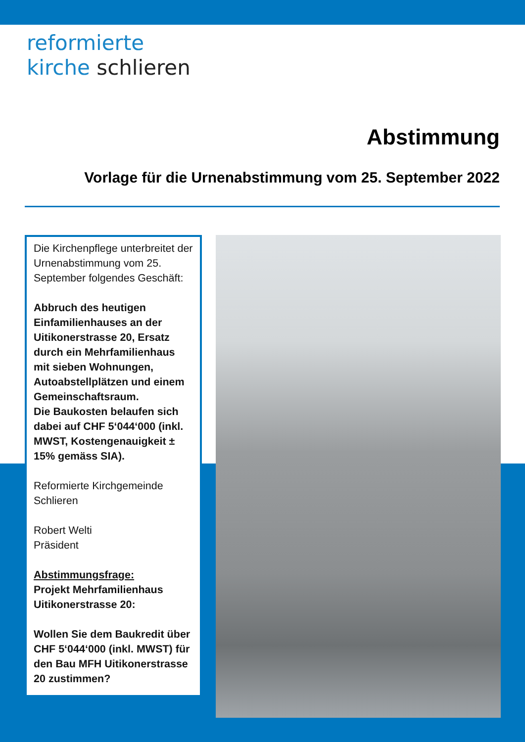reformierte
kirche schlieren
Abstimmung
Vorlage für die Urnenabstimmung vom 25. September 2022
Die Kirchenpflege unterbreitet der Urnenabstimmung vom 25. September folgendes Geschäft:
Abbruch des heutigen Einfamilienhauses an der Uitikonerstrasse 20, Ersatz durch ein Mehrfamilienhaus mit sieben Wohnungen, Autoabstellplätzen und einem Gemeinschaftsraum.
Die Baukosten belaufen sich dabei auf CHF 5‘044‘000 (inkl. MWST, Kostengenauigkeit ± 15% gemäss SIA).
Reformierte Kirchgemeinde Schlieren
Robert Welti
Präsident
Abstimmungsfrage:
Projekt Mehrfamilienhaus Uitikonerstrasse 20:
Wollen Sie dem Baukredit über CHF 5‘044‘000 (inkl. MWST) für den Bau MFH Uitikonerstrasse 20 zustimmen?